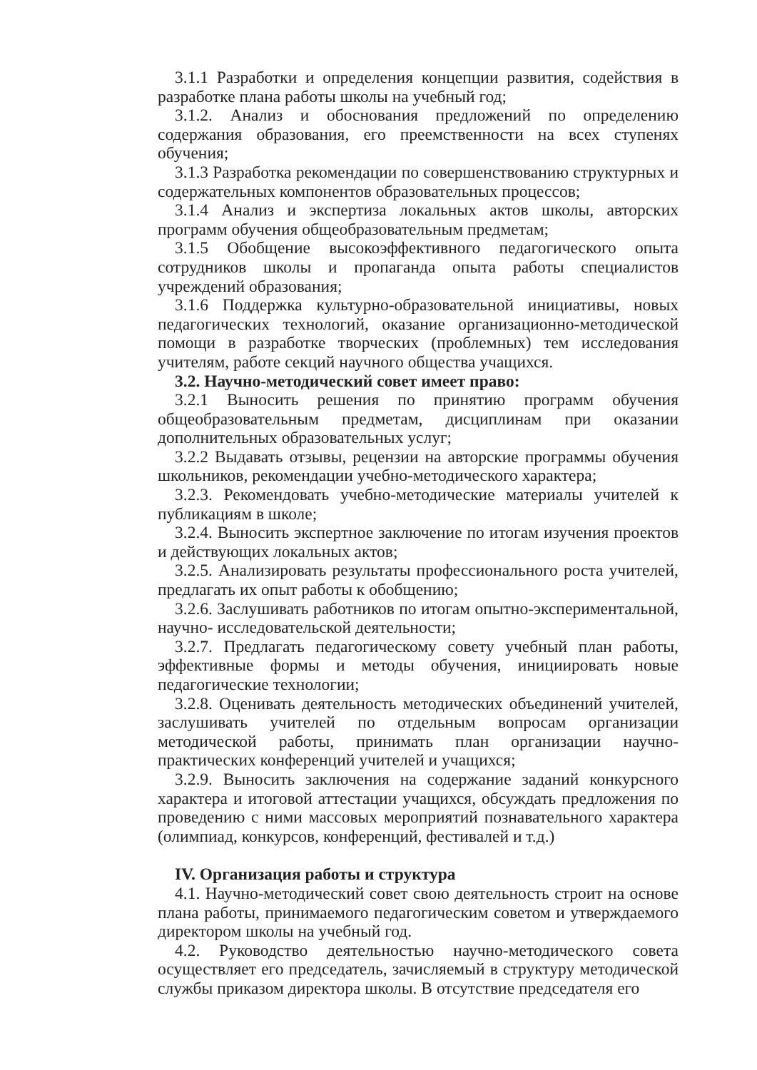3.1.1 Разработки и определения концепции развития, содействия в разработке плана работы школы на учебный год;
3.1.2. Анализ и обоснования предложений по определению содержания образования, его преемственности на всех ступенях обучения;
3.1.3 Разработка рекомендации по совершенствованию структурных и содержательных компонентов образовательных процессов;
3.1.4 Анализ и экспертиза локальных актов школы, авторских программ обучения общеобразовательным предметам;
3.1.5 Обобщение высокоэффективного педагогического опыта сотрудников школы и пропаганда опыта работы специалистов учреждений образования;
3.1.6 Поддержка культурно-образовательной инициативы, новых педагогических технологий, оказание организационно-методической помощи в разработке творческих (проблемных) тем исследования учителям, работе секций научного общества учащихся.
3.2. Научно-методический совет имеет право:
3.2.1 Выносить решения по принятию программ обучения общеобразовательным предметам, дисциплинам при оказании дополнительных образовательных услуг;
3.2.2 Выдавать отзывы, рецензии на авторские программы обучения школьников, рекомендации учебно-методического характера;
3.2.3. Рекомендовать учебно-методические материалы учителей к публикациям в школе;
3.2.4. Выносить экспертное заключение по итогам изучения проектов и действующих локальных актов;
3.2.5. Анализировать результаты профессионального роста учителей, предлагать их опыт работы к обобщению;
3.2.6. Заслушивать работников по итогам опытно-экспериментальной, научно- исследовательской деятельности;
3.2.7. Предлагать педагогическому совету учебный план работы, эффективные формы и методы обучения, инициировать новые педагогические технологии;
3.2.8. Оценивать деятельность методических объединений учителей, заслушивать учителей по отдельным вопросам организации методической работы, принимать план организации научно-практических конференций учителей и учащихся;
3.2.9. Выносить заключения на содержание заданий конкурсного характера и итоговой аттестации учащихся, обсуждать предложения по проведению с ними массовых мероприятий познавательного характера (олимпиад, конкурсов, конференций, фестивалей и т.д.)
IV. Организация работы и структура
4.1. Научно-методический совет свою деятельность строит на основе плана работы, принимаемого педагогическим советом и утверждаемого директором школы на учебный год.
4.2. Руководство деятельностью научно-методического совета осуществляет его председатель, зачисляемый в структуру методической службы приказом директора школы. В отсутствие председателя его